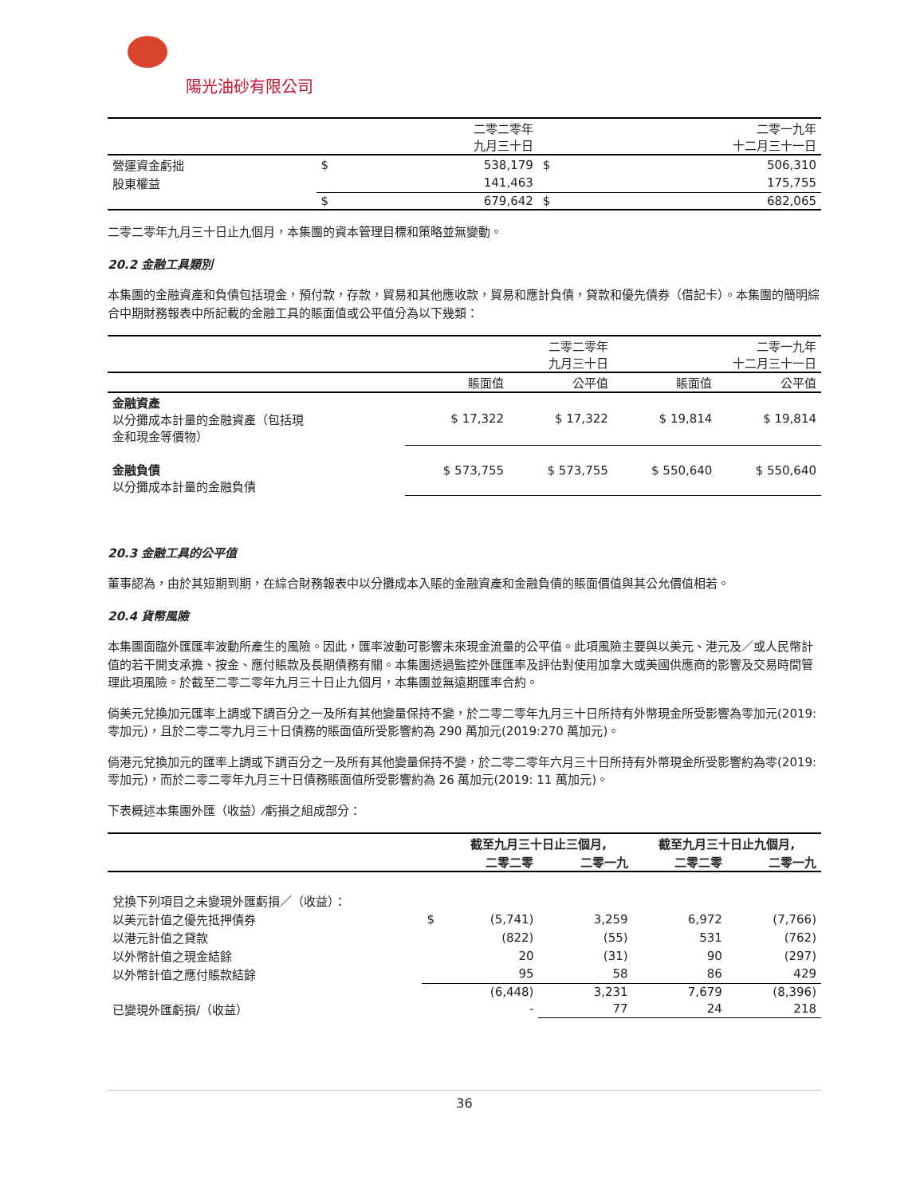陽光油砂有限公司
| | | 二零二零年 九月三十日 | | 二零一九年 十二月三十一日 |
| --- | --- | --- | --- | --- |
| 營運資金虧拙 | $ | 538,179 | $ | 506,310 |
| 股東權益 | | 141,463 | | 175,755 |
| | $ | 679,642 | $ | 682,065 |
二零二零年九月三十日止九個月，本集團的資本管理目標和策略並無變動。
20.2 金融工具類別
本集團的金融資產和負債包括現金，預付款，存款，貿易和其他應收款，貿易和應計負債，貸款和優先債券（借記卡）。本集團的簡明綜合中期財務報表中所記載的金融工具的賬面值或公平值分為以下幾類：
| | 二零二零年 九月三十日 | | 二零一九年 十二月三十一日 | |
| --- | --- | --- | --- | --- |
| | 賬面值 | 公平值 | 賬面值 | 公平值 |
| 金融資產 以分攤成本計量的金融資產（包括現 金和現金等價物） | $ 17,322 | $ 17,322 | $ 19,814 | $ 19,814 |
| 金融負債 以分攤成本計量的金融負債 | $ 573,755 | $ 573,755 | $ 550,640 | $ 550,640 |
20.3 金融工具的公平值
董事認為，由於其短期到期，在綜合財務報表中以分攤成本入賬的金融資產和金融負債的賬面價值與其公允價值相若。
20.4 貨幣風險
本集團面臨外匯匯率波動所產生的風險。因此，匯率波動可影響未來現金流量的公平值。此項風險主要與以美元、港元及／或人民幣計值的若干開支承擔、按金、應付賬款及長期債務有關。本集團透過監控外匯匯率及評估對使用加拿大或美國供應商的影響及交易時間管理此項風險。於截至二零二零年九月三十日止九個月，本集團並無遠期匯率合約。
倘美元兌換加元匯率上調或下調百分之一及所有其他變量保持不變，於二零二零年九月三十日所持有外幣現金所受影響為零加元(2019:零加元)，且於二零二零九月三十日債務的賬面值所受影響約為 290 萬加元(2019:270 萬加元)。
倘港元兌換加元的匯率上調或下調百分之一及所有其他變量保持不變，於二零二零年六月三十日所持有外幣現金所受影響約為零(2019:零加元)，而於二零二零年九月三十日債務賬面值所受影響約為 26 萬加元(2019: 11 萬加元)。
下表概述本集團外匯（收益）⁄虧損之組成部分：
| | | 截至九月三十日止三個月, | | 截至九月三十日止九個月, | |
| --- | --- | --- | --- | --- | --- |
| | | 二零二零 | 二零一九 | 二零二零 | 二零一九 |
| 兌換下列項目之未變現外匯虧損／（收益）： | | | | | |
| 以美元計值之優先抵押債券 | $ | (5,741) | 3,259 | 6,972 | (7,766) |
| 以港元計值之貸款 | | (822) | (55) | 531 | (762) |
| 以外幣計值之現金結餘 | | 20 | (31) | 90 | (297) |
| 以外幣計值之應付賬款結餘 | | 95 | 58 | 86 | 429 |
| | | (6,448) | 3,231 | 7,679 | (8,396) |
| 已變現外匯虧損/（收益） | | - | 77 | 24 | 218 |
36